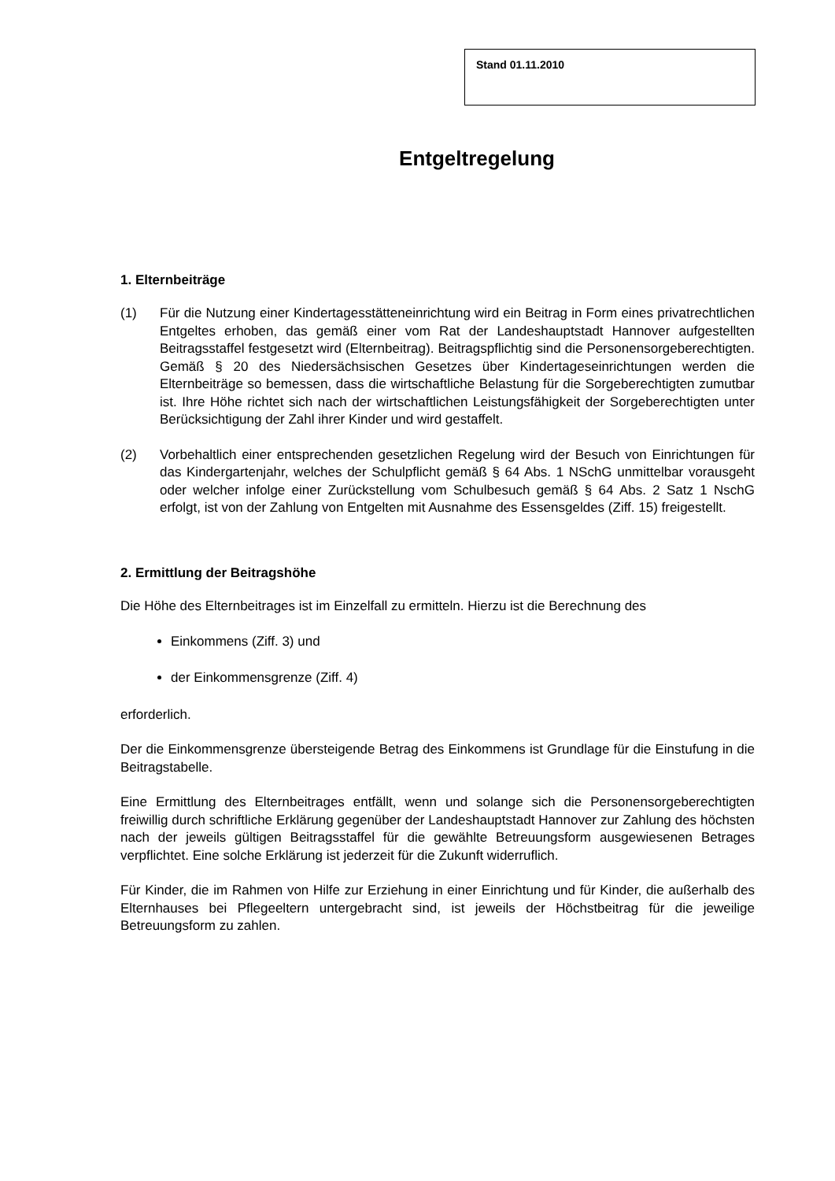Stand 01.11.2010
Entgeltregelung
1. Elternbeiträge
(1) Für die Nutzung einer Kindertagesstätteneinrichtung wird ein Beitrag in Form eines privatrechtlichen Entgeltes erhoben, das gemäß einer vom Rat der Landeshauptstadt Hannover aufgestellten Beitragsstaffel festgesetzt wird (Elternbeitrag). Beitragspflichtig sind die Personensorgeberechtigten. Gemäß § 20 des Niedersächsischen Gesetzes über Kindertageseinrichtungen werden die Elternbeiträge so bemessen, dass die wirtschaftliche Belastung für die Sorgeberechtigten zumutbar ist. Ihre Höhe richtet sich nach der wirtschaftlichen Leistungsfähigkeit der Sorgeberechtigten unter Berücksichtigung der Zahl ihrer Kinder und wird gestaffelt.
(2) Vorbehaltlich einer entsprechenden gesetzlichen Regelung wird der Besuch von Einrichtungen für das Kindergartenjahr, welches der Schulpflicht gemäß § 64 Abs. 1 NSchG unmittelbar vorausgeht oder welcher infolge einer Zurückstellung vom Schulbesuch gemäß § 64 Abs. 2 Satz 1 NschG erfolgt, ist von der Zahlung von Entgelten mit Ausnahme des Essensgeldes (Ziff. 15) freigestellt.
2. Ermittlung der Beitragshöhe
Die Höhe des Elternbeitrages ist im Einzelfall zu ermitteln. Hierzu ist die Berechnung des
Einkommens (Ziff. 3) und
der Einkommensgrenze (Ziff. 4)
erforderlich.
Der die Einkommensgrenze übersteigende Betrag des Einkommens ist Grundlage für die Einstufung in die Beitragstabelle.
Eine Ermittlung des Elternbeitrages entfällt, wenn und solange sich die Personensorgeberechtigten freiwillig durch schriftliche Erklärung gegenüber der Landeshauptstadt Hannover zur Zahlung des höchsten nach der jeweils gültigen Beitragsstaffel für die gewählte Betreuungsform ausgewiesenen Betrages verpflichtet. Eine solche Erklärung ist jederzeit für die Zukunft widerruflich.
Für Kinder, die im Rahmen von Hilfe zur Erziehung in einer Einrichtung und für Kinder, die außerhalb des Elternhauses bei Pflegeeltern untergebracht sind, ist jeweils der Höchstbeitrag für die jeweilige Betreuungsform zu zahlen.